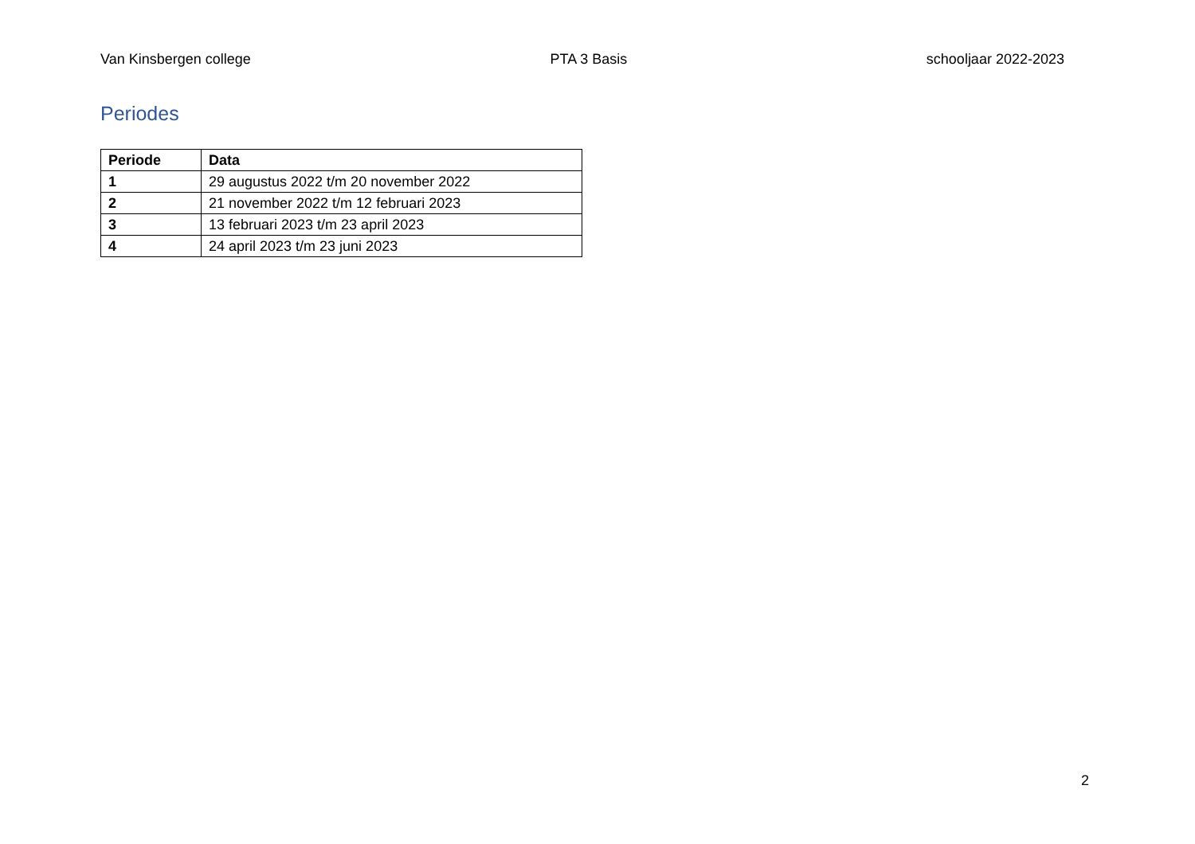Van Kinsbergen college PTA 3 Basis schooljaar 2022-2023
Periodes
| Periode | Data |
| --- | --- |
| 1 | 29 augustus 2022 t/m 20 november 2022 |
| 2 | 21 november 2022 t/m 12 februari 2023 |
| 3 | 13 februari 2023 t/m 23 april 2023 |
| 4 | 24 april 2023 t/m 23 juni 2023 |
2